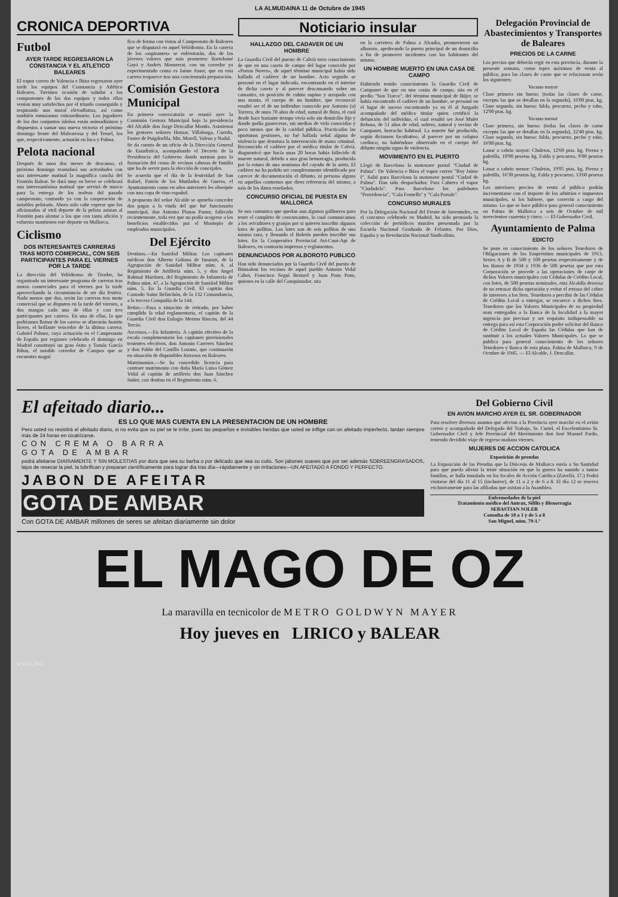LA ALMUDAINA 11 de Octubre de 1945
CRONICA DEPORTIVA
Futbol
AYER TARDE REGRESARON LA CONSTANCIA Y EL ATLETICO BALEARES
El vapor correo de Valencia e Ibiza regresaron ayer tarde los equipos del Constancia y Atlético Baleares. Tuvimos ocasión de saludar a los componentes de los dos equipos y todos ellos venían muy satisfechos por el triunfo conseguido y respirando una moral elevadísima, así como también entusiasmo extraordinario. Los jugadores de los dos conjuntos isleños están animadísimos y dispuestos a sumar una nueva victoria el próximo domingo frente del Malvarrosa y del Teruel, los que, respectivamente, actuarán en Inca y Palma.
Pelota nacional
Después de unos dos meses de descanso, el próximo domingo reanudará sus actividades con una interesante matinal la magnífica cancha del Frontón Balear. Se dará muy en breve se celebrará una interesantísima matinal que servirá de marco para la entrega de los trofeos del pasado campeonato, contando ya con la cooperación de notables pelotaris. Ahora solo cabe esperar que los aficionados al viril deporte de la pelota asistan al Frontón para alentar a los que con tanta afición y esfuerzo mantienen este deporte en Mallorca.
Ciclismo
DOS INTERESANTES CARRERAS TRAS MOTO COMERCIAL, CON SEIS PARTICIPANTES PARA EL VIERNES POR LA TARDE
La dirección del Velódromo de Tirador, ha organizado un interesante programa de carreras tras motos comerciales para el viernes por la tarde aprovechando la circunstancia de ser día festivo. Nada menos que dos, serán las carreras tras moto comercial que se disputen en la tarde del viernes, a dos mangas cada una de ellas y con tres participantes por carrera. En una de ellas, la que podríamos llamar de los «ases» se alinearán Juanito Bover, el brillante vencedor de la última carrera; Gabriel Palmer, cuya actuación en el Campeonato de España por regiones celebrado el domingo en Madrid constituyó un gran éxito y Tomás García Ribas, el notable corredor de Campos que se encuentra magní
fico de forma con vistas al Campeonato de Baleares que se disputará en aquel Velódromo. En la carrera de los «aspirantes» se enfrentarán, dos de los jóvenes valores que más prometen: Bartolomé Gayá y Andrés Monserrat, con un corredor ya experimentado como es Jaime Amer, que en esta carrera reaparece tras una concienzuda preparación.
Comisión Gestora Municipal
En primera convocatoria se reunió ayer la Comisión Gestora Municipal bajo la presidencia del Alcalde don Jorge Dezcallar Montis. Asistieron los gestores señores Homar, Villalonga, Cuerda, Fuster de Puigdorfila, Mir, Morell, Valens y Nadal.
Se da cuenta de un oficio de la Dirección General de Estadística, acompañando el Decreto de la Presidencia del Gobierno dando normas para la formación del censo de vecinos cabezas de familia que ha de servir para la elección de concejales.
Se acuerda que el día de la festividad de San Rafael, Patrón de los Mutilados de Guerra, el Ayuntamiento como en años anteriores les obsequie con una copa de vino español.
A propuesta del señor Alcalde se aprueba conceder dos pagas a la viuda del que fué funcionario municipal, don Antonio Planas Pastor, fallecido recientemente, toda vez que no podía acogerse a los beneficios establecidos por el Montepío de empleados municipales.
Del Ejército
Destinos.—En Sanidad Militar. Los capitanes médicos don Alberto Galiana de Insansti, de la Agrupación de Sanidad Militar núm. 4, al Regimiento de Artillería núm. 5, y don Angel Rabinal Martínez, del Regimiento de Infantería de Palma núm. 47, a la Agrupación de Sanidad Militar núm. 5. En la Guardia Civil. El capitán don Conrado Sainz Belinchón, de la 132 Comandancia, a la tercera Compañía de la 144.
Retiro.—Pasa a situación de retirado, por haber cumplido la edad reglamentaria, el capitán de la Guardia Civil don Eulogio Merino Rincón, del 44 Tercio.
Ascensos.—En Infantería. A capitán efectivo de la escala complementaria los capitanes provisionales tenientes efectivos, don Antonio Carreres Sánchez y don Pablo del Castillo Lozano, que continuarán en situación de disponibles forzosos en Baleares.
Matrimonios.—Se ha concedido licencia para contraer matrimonio con doña María Luisa Gómez Vidal al capitán de artillería don Juan Sánchez Suñer, con destino en el Regimiento núm. 6.
Noticiario insular
HALLAZGO DEL CADAVER DE UN HOMBRE
La Guardia Civil del puesto de Calviá tuvo conocimiento de que en una caseta de campo del lugar conocido por «Portas Noves», de aquel término municipal había sido hallado el cadáver de un hombre. Acto seguido se personó en el lugar indicado, encontrando en el interior de dicha caseta y al parecer descansando sobre un camastro, en posición de cubito supino y arropado con una manta, el cuerpo de un hombre, que reconoció resultó ser el de un individuo conocido por Antonio (a) Torrera, de unos 70 años de edad, natural de Ibiza, el cual desde hace bastante tiempo vivía solo sin domicilio fijo y donde podía guarecerse, sin medios de vida conocidos y poco menos que de la caridad pública. Practicadas las oportunas gestiones, no fué hallada señal alguna de violencia que denotara la intervención de mano criminal. Reconocido el cadáver por el médico titular de Calviá, diagnosticó que hacía unas 20 horas había fallecido di muerte natural, debido a una gran hemorragia, producida por la rotura de una neurisma del cayado de la aorta. El cadáver no ha podido ser completamente identificado por carecer de documentación el difunto, ni persona alguna en aquellos contornos que diera referencia del mismo, a más de los datos reseñados.
CONCURSO OFICIAL DE PUESTA EN MALLORCA
Se nos comunica que quedan aun algunos gallineros para tener el completo de concursantes, lo cual comunicamos a los avicultores y granjas por si quieren inscribir algunos lotes de pollitas. Los lotes son de seis pollitas de una misma raza, y llenando el Boletín pueden inscribir sus lotes. En la Cooperativa Provincial Avi-Cuni-Api de Baleares, en contrarán impresos y reglamentos.
DENUNCIADOS POR ALBOROTO PUBLICO
Han sido denunciados por la Guardia Civil del puesto de Binisalem los vecinos de aquel pueblo Antonio Vidal Cabot, Francisco Seguí Bestard y Juan Pons Pons, quienes en la calle del Conquistador, sita
en la carretera de Palma a Alcudia, promovieron un alboroto, apedreando la puerta principal de un domicilio a fin de promover incidentes con los habitantes del mismo.
UN HOMBRE MUERTO EN UNA CASA DE CAMPO
Habiendo tenido conocimiento la Guardia Civil de Campanet de que en una casita de campo, sita en el predio "Son Trarco", del término municipal de Bújer, se había encontrado el cadáver de un hombre, se personó en el lugar de suceso encontrando ya en él al Juzgado acompañado del médico titular quien certificó la defunción del individuo, el cual resultó ser José Mulet Rebasa, de 51 años de edad, soltero, natural y vecino de Campanet, borracho habitual. La muerte fué producida, según dictamen facultativo, al parecer por un colapso cardíaco, no habiéndose observado en el cuerpo del difunto ningún signo de violencia.
MOVIMIENTO EN EL PUERTO
Llegó de Barcelona la motonave postal "Ciudad de Palma". De Valencia e Ibiza el vapor correo "Rey Jaime I". Salió para Barcelona la motonave postal "Cudad de Palma". Han sido despachados: Para Cabrera el vapor "Ciudadela". Para Barcelona los pailebotes "Providencia", "Cala Fornells" y "Cala Portals".
CONCURSO MURALES
Por la Delegación Nacional del Frente de Juventudes, en el concurso celebrado en Madrid, ha sido premiada la colección de periódicos murales presentada por la Escuela Nacional Graduada de Felanitx. Por Dios, España y su Revolución Nacional Sindicalista.
Delegación Provincial de Abastecimientos y Transportes de Baleares
PRECIOS DE LA CARNE
Los precios que deberán regir en esta provincia, durante la presente semana, como topes máximos de venta al público, para las clases de carne que se relacionan serán los siguientes:
Vacuno mayor
Clase primera sin hueso: (todas las clases de carne, excepto las que se detallan en la segunda), 16'00 ptas. kg. Clase segunda, sin hueso: falda, pescuezo, pecho y rabo, 12'00 ptas. kg.
Vacuno menor
Clase primera, sin hueso: (todas las clases de carne excepto las que se detallan en la segunda), 22'40 ptas. kg. Clase segunda, sin hueso: falda, pescuezo, pecho y rabo, 16'80 ptas. kg.
Lanar o cabrío mayor: Chuletas, 12'60 ptas. kg. Pierna y paletilla, 10'90 pesetas kg. Falda y pescuezo, 9'00 pesetas kg.
Lanar o cabrío menor: Chuletas, 19'05 ptas. kg. Pierna y paletilla, 16'30 pesetas kg. Falda y pescuezo, 13'60 pesetas kg.
Los anteriores precios de venta al público podrán incrementarse con el importe de los arbitrios e impuestos municipales, si los hubiere, que correrán a cargo del mismo. Lo que se hace público para general conocimiento en Palma de Mallorca a seis de Octubre de mil novecientos cuarenta y cinco. — El Gobernador Civil.
Ayuntamiento de Palma
EDICTO
Se pone en conocimiento de los señores Tenedores de Obligaciones de los Empréstitos municipales de 1913, Series A y B de 500 y 100 pesetas respectivamente y de los Bonos de 1934 y 1936 de 500 pesetas que por esta Corporación se procede a las operaciones de canje de dichos Valores municipales con Cédulas de Crédito Local, con lotes, de 500 pesetas nominales, esta Alcaldía deseosa de no retrasar dicha operación y evitar el retraso del cobro de intereses a los Sres. Tenedores a percibir de las Cédulas de Crédito Local a entregar, se encarece a dichos Sres. Tenedores que los Valores Municipales de su propiedad sean entregados a la Banca de la localidad a la mayor urgencia por precisar y ser requisito indispensable su entrega para así esta Corporación poder solicitar del Banco de Crédito Local de España las Cédulas que han de sustituir a los actuales Valores Municipales. Lo que se publica para general conocimiento de los señores Tenedores y Banca de esta plaza. Palma de Mallorca, 9 de Octubre de 1945. — El Alcalde, J. Dezcallar.
El afeitado diario...
ES LO QUE MAS CUENTA EN LA PRESENTACION DE UN HOMBRE
Pero usted no resistirá el afeitado diario, si no evita que su piel se le irrite, pues las pequeños e invisibles heridas que usted se inflige con un afeitado imperfecto, tardan siempre más de 24 horas en cicatrizarse.
CON CREMA O BARRA
GOTA DE AMBAR
podrá afeitarse DIARIAMENTE Y SIN MOLESTIAS por dura que sea su barba o por delicado que sea su cutis. Son jabones suaves que por ser además SOBREENGRASADOS, lejos de resecar la piel, la lubrifican y preparan científicamente para lograr día tras día—rápidamente y sin irritaciones—UN AFEITADO A FONDO Y PERFECTO.
JABON DE AFEITAR
GOTA DE AMBAR
Con GOTA DE AMBAR millones de seres se afeitan diariamente sin dolor
Del Gobierno Civil
EN AVION MARCHO AYER EL SR. GOBERNADOR
Para resolver diversos asuntos que afectan a la Provincia ayer marchó en el avión correo y acompañado del Delegado del Trabajo, Sr. Curiel, el Excelentísimo Sr. Gobernador Civil y Jefe Provincial del Movimiento don José Manuel Pardo, teniendo decidido viaje de regreso mañana viernes.
MUJERES DE ACCION CATOLICA
Exposición de prendas
La Exposición de las Prendas que la Diócesis de Mallorca envía a Su Santidad para que pueda aliviar la triste situación en que la guerra ha sumido a tantas familias, se halla instalada en los locales de Acción Católica (Zavellá, 17.) Podrá visitarse del día 11 al 15 (inclusive), de 11 a 2 y de 6 a 8. El día 12 se reserva exclusivamente para las afiliadas que asistan a la Asamblea.
Enfermedades de la piel
Tratamiento médico del Antrax, Sífilis y Blenorragia
SEBASTIAN SOLER
Consulta de 10 a 1 y de 5 a 8
San Miguel, núm. 79-1.º
EL MAGO DE OZ
La maravilla en tecnicolor de METRO GOLDWYN MAYER
Hoy jueves en LIRICO y BALEAR
M.C.D. 2022